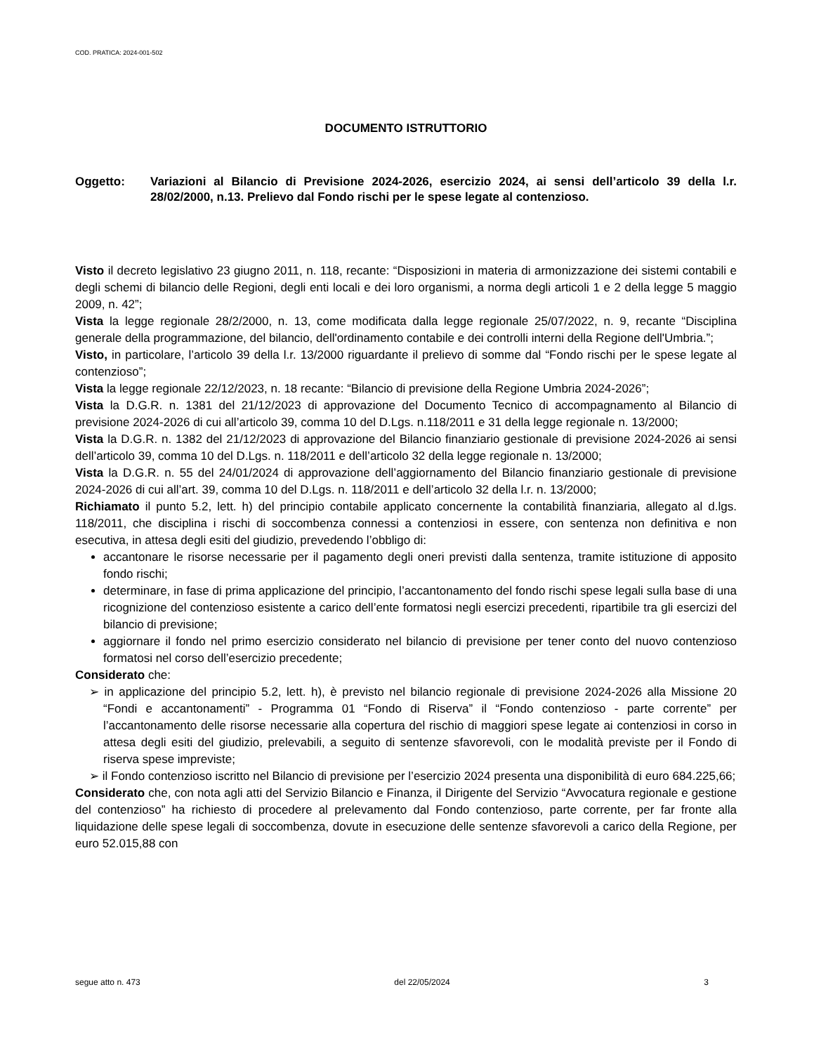COD. PRATICA: 2024-001-502
DOCUMENTO ISTRUTTORIO
Oggetto: Variazioni al Bilancio di Previsione 2024-2026, esercizio 2024, ai sensi dell’articolo 39 della l.r. 28/02/2000, n.13. Prelievo dal Fondo rischi per le spese legate al contenzioso.
Visto il decreto legislativo 23 giugno 2011, n. 118, recante: “Disposizioni in materia di armonizzazione dei sistemi contabili e degli schemi di bilancio delle Regioni, degli enti locali e dei loro organismi, a norma degli articoli 1 e 2 della legge 5 maggio 2009, n. 42”;
Vista la legge regionale 28/2/2000, n. 13, come modificata dalla legge regionale 25/07/2022, n. 9, recante “Disciplina generale della programmazione, del bilancio, dell'ordinamento contabile e dei controlli interni della Regione dell'Umbria.”;
Visto, in particolare, l’articolo 39 della l.r. 13/2000 riguardante il prelievo di somme dal “Fondo rischi per le spese legate al contenzioso”;
Vista la legge regionale 22/12/2023, n. 18 recante: “Bilancio di previsione della Regione Umbria 2024-2026”;
Vista la D.G.R. n. 1381 del 21/12/2023 di approvazione del Documento Tecnico di accompagnamento al Bilancio di previsione 2024-2026 di cui all’articolo 39, comma 10 del D.Lgs. n.118/2011 e 31 della legge regionale n. 13/2000;
Vista la D.G.R. n. 1382 del 21/12/2023 di approvazione del Bilancio finanziario gestionale di previsione 2024-2026 ai sensi dell’articolo 39, comma 10 del D.Lgs. n. 118/2011 e dell’articolo 32 della legge regionale n. 13/2000;
Vista la D.G.R. n. 55 del 24/01/2024 di approvazione dell’aggiornamento del Bilancio finanziario gestionale di previsione 2024-2026 di cui all’art. 39, comma 10 del D.Lgs. n. 118/2011 e dell’articolo 32 della l.r. n. 13/2000;
Richiamato il punto 5.2, lett. h) del principio contabile applicato concernente la contabilità finanziaria, allegato al d.lgs. 118/2011, che disciplina i rischi di soccombenza connessi a contenziosi in essere, con sentenza non definitiva e non esecutiva, in attesa degli esiti del giudizio, prevedendo l’obbligo di:
accantonare le risorse necessarie per il pagamento degli oneri previsti dalla sentenza, tramite istituzione di apposito fondo rischi;
determinare, in fase di prima applicazione del principio, l’accantonamento del fondo rischi spese legali sulla base di una ricognizione del contenzioso esistente a carico dell’ente formatosi negli esercizi precedenti, ripartibile tra gli esercizi del bilancio di previsione;
aggiornare il fondo nel primo esercizio considerato nel bilancio di previsione per tener conto del nuovo contenzioso formatosi nel corso dell’esercizio precedente;
Considerato che:
➢ in applicazione del principio 5.2, lett. h), è previsto nel bilancio regionale di previsione 2024-2026 alla Missione 20 “Fondi e accantonamenti” - Programma 01 “Fondo di Riserva” il “Fondo contenzioso - parte corrente” per l’accantonamento delle risorse necessarie alla copertura del rischio di maggiori spese legate ai contenziosi in corso in attesa degli esiti del giudizio, prelevabili, a seguito di sentenze sfavorevoli, con le modalità previste per il Fondo di riserva spese impreviste;
➢ il Fondo contenzioso iscritto nel Bilancio di previsione per l’esercizio 2024 presenta una disponibilità di euro 684.225,66;
Considerato che, con nota agli atti del Servizio Bilancio e Finanza, il Dirigente del Servizio “Avvocatura regionale e gestione del contenzioso” ha richiesto di procedere al prelevamento dal Fondo contenzioso, parte corrente, per far fronte alla liquidazione delle spese legali di soccombenza, dovute in esecuzione delle sentenze sfavorevoli a carico della Regione, per euro 52.015,88 con
segue atto n. 473 del 22/05/2024 3